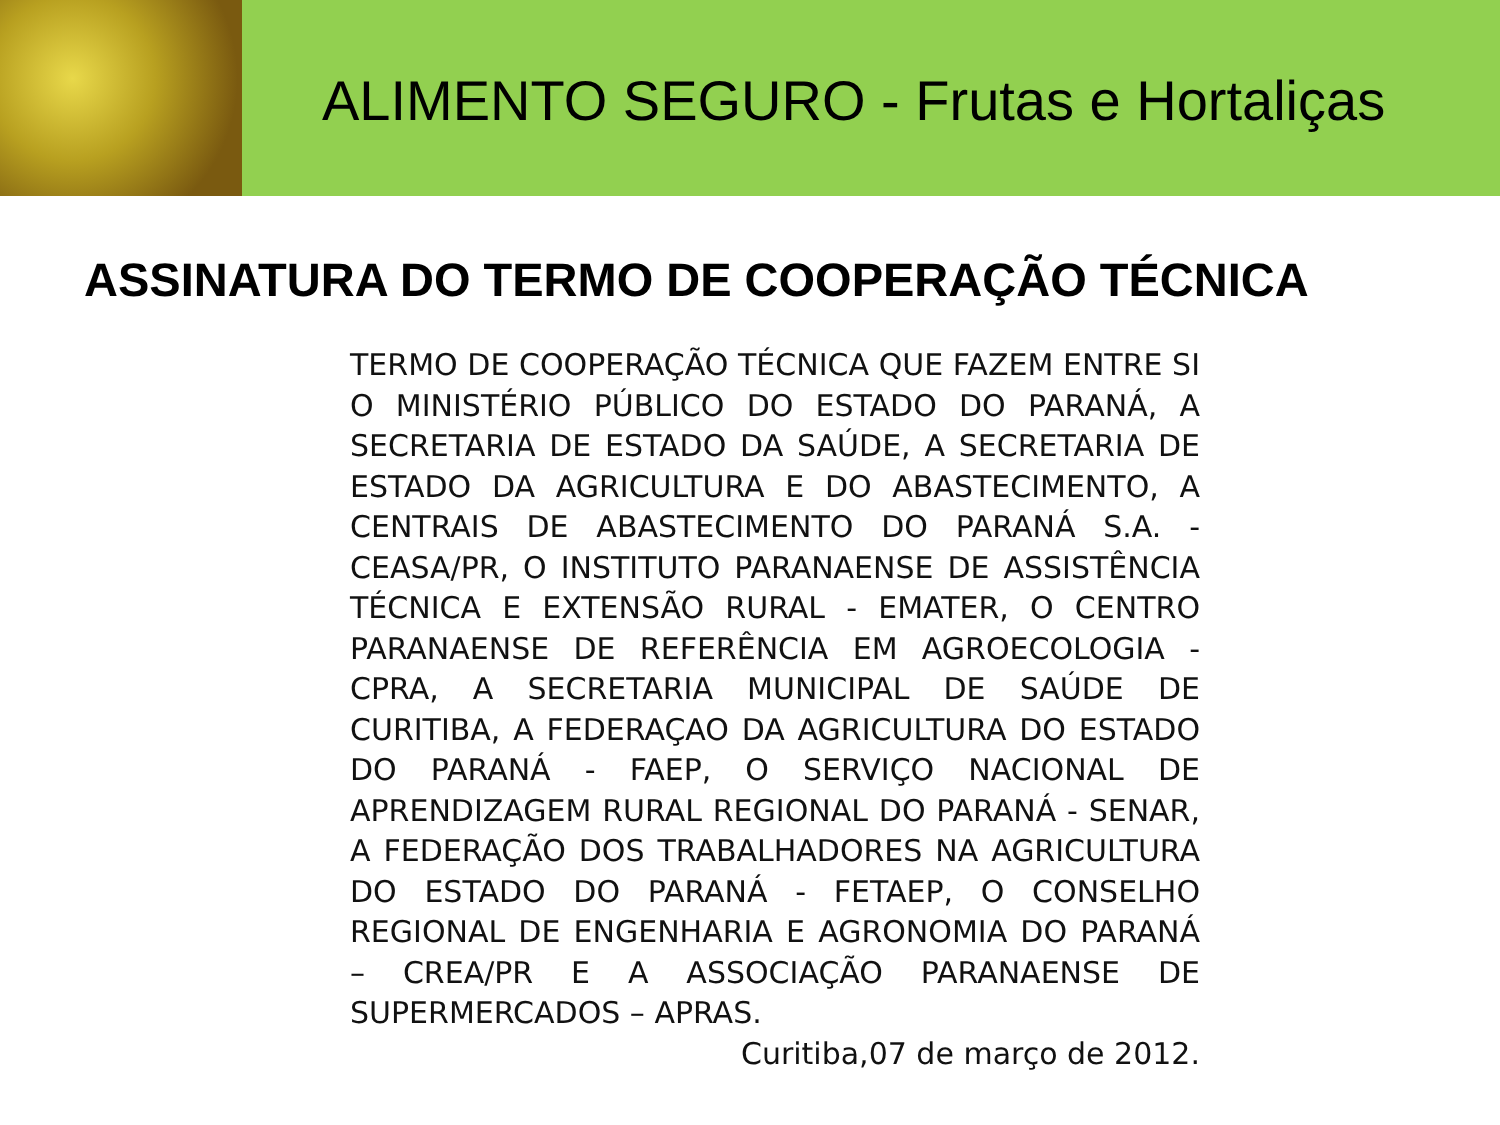ALIMENTO SEGURO - Frutas e Hortaliças
ASSINATURA DO TERMO DE COOPERAÇÃO TÉCNICA
TERMO DE COOPERAÇÃO TÉCNICA QUE FAZEM ENTRE SI O MINISTÉRIO PÚBLICO DO ESTADO DO PARANÁ, A SECRETARIA DE ESTADO DA SAÚDE, A SECRETARIA DE ESTADO DA AGRICULTURA E DO ABASTECIMENTO, A CENTRAIS DE ABASTECIMENTO DO PARANÁ S.A. - CEASA/PR, O INSTITUTO PARANAENSE DE ASSISTÊNCIA TÉCNICA E EXTENSÃO RURAL - EMATER, O CENTRO PARANAENSE DE REFERÊNCIA EM AGROECOLOGIA - CPRA, A SECRETARIA MUNICIPAL DE SAÚDE DE CURITIBA, A FEDERAÇAO DA AGRICULTURA DO ESTADO DO PARANÁ - FAEP, O SERVIÇO NACIONAL DE APRENDIZAGEM RURAL REGIONAL DO PARANÁ - SENAR, A FEDERAÇÃO DOS TRABALHADORES NA AGRICULTURA DO ESTADO DO PARANÁ - FETAEP, O CONSELHO REGIONAL DE ENGENHARIA E AGRONOMIA DO PARANÁ – CREA/PR E A ASSOCIAÇÃO PARANAENSE DE SUPERMERCADOS – APRAS.
Curitiba,07 de março de 2012.